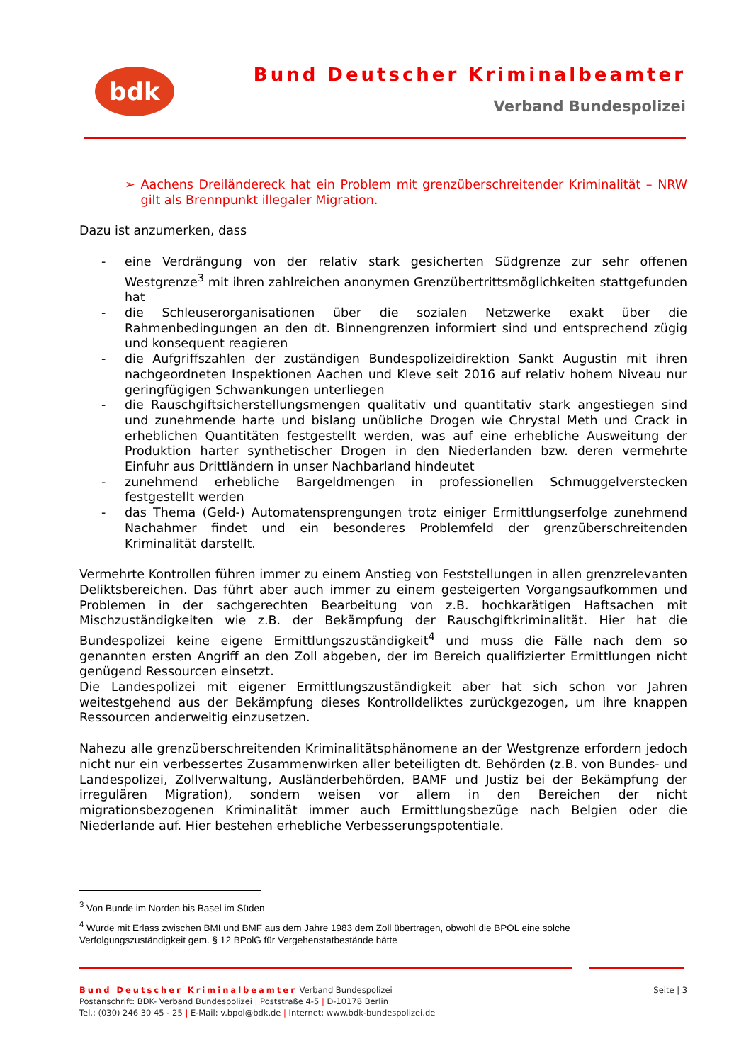bdk Bund Deutscher Kriminalbeamter
Verband Bundespolizei
➢ Aachens Dreiländereck hat ein Problem mit grenzüberschreitender Kriminalität – NRW gilt als Brennpunkt illegaler Migration.
Dazu ist anzumerken, dass
- eine Verdrängung von der relativ stark gesicherten Südgrenze zur sehr offenen Westgrenze<sup>3</sup> mit ihren zahlreichen anonymen Grenzübertrittsmöglichkeiten stattgefunden hat
- die Schleuserorganisationen über die sozialen Netzwerke exakt über die Rahmenbedingungen an den dt. Binnengrenzen informiert sind und entsprechend zügig und konsequent reagieren
- die Aufgriffszahlen der zuständigen Bundespolizeidirektion Sankt Augustin mit ihren nachgeordneten Inspektionen Aachen und Kleve seit 2016 auf relativ hohem Niveau nur geringfügigen Schwankungen unterliegen
- die Rauschgiftsicherstellungsmengen qualitativ und quantitativ stark angestiegen sind und zunehmende harte und bislang unübliche Drogen wie Chrystal Meth und Crack in erheblichen Quantitäten festgestellt werden, was auf eine erhebliche Ausweitung der Produktion harter synthetischer Drogen in den Niederlanden bzw. deren vermehrte Einfuhr aus Drittländern in unser Nachbarland hindeutet
- zunehmend erhebliche Bargeldmengen in professionellen Schmuggelverstecken festgestellt werden
- das Thema (Geld-) Automatensprengungen trotz einiger Ermittlungserfolge zunehmend Nachahmer findet und ein besonderes Problemfeld der grenzüberschreitenden Kriminalität darstellt.
Vermehrte Kontrollen führen immer zu einem Anstieg von Feststellungen in allen grenzrelevanten Deliktsbereichen. Das führt aber auch immer zu einem gesteigerten Vorgangsaufkommen und Problemen in der sachgerechten Bearbeitung von z.B. hochkarätigen Haftsachen mit Mischzuständigkeiten wie z.B. der Bekämpfung der Rauschgiftkriminalität. Hier hat die Bundespolizei keine eigene Ermittlungszuständigkeit<sup>4</sup> und muss die Fälle nach dem so genannten ersten Angriff an den Zoll abgeben, der im Bereich qualifizierter Ermittlungen nicht genügend Ressourcen einsetzt.
Die Landespolizei mit eigener Ermittlungszuständigkeit aber hat sich schon vor Jahren weitestgehend aus der Bekämpfung dieses Kontrolldeliktes zurückgezogen, um ihre knappen Ressourcen anderweitig einzusetzen.
Nahezu alle grenzüberschreitenden Kriminalitätsphänomene an der Westgrenze erfordern jedoch nicht nur ein verbessertes Zusammenwirken aller beteiligten dt. Behörden (z.B. von Bundes- und Landespolizei, Zollverwaltung, Ausländerbehörden, BAMF und Justiz bei der Bekämpfung der irregulären Migration), sondern weisen vor allem in den Bereichen der nicht migrationsbezogenen Kriminalität immer auch Ermittlungsbezüge nach Belgien oder die Niederlande auf. Hier bestehen erhebliche Verbesserungspotentiale.
<sup>3</sup> Von Bunde im Norden bis Basel im Süden
<sup>4</sup> Wurde mit Erlass zwischen BMI und BMF aus dem Jahre 1983 dem Zoll übertragen, obwohl die BPOL eine solche Verfolgungszuständigkeit gem. § 12 BPolG für Vergehenstatbestände hätte
Bund Deutscher Kriminalbeamter Verband Bundespolizei
Postanschrift: BDK- Verband Bundespolizei | Poststraße 4-5 | D-10178 Berlin
Tel.: (030) 246 30 45 - 25 | E-Mail: v.bpol@bdk.de | Internet: www.bdk-bundespolizei.de
Seite | 3